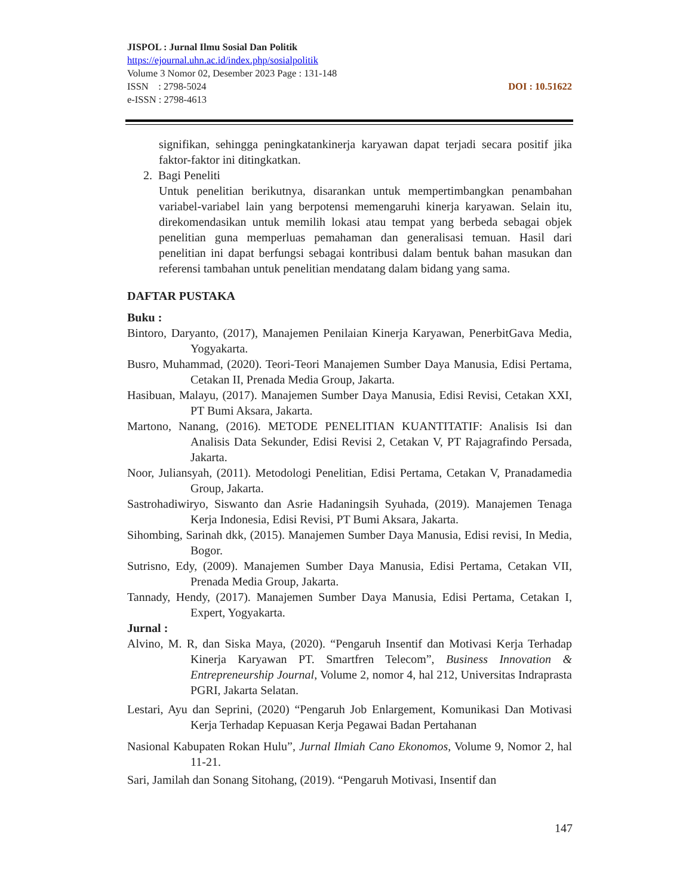JISPOL : Jurnal Ilmu Sosial Dan Politik
https://ejournal.uhn.ac.id/index.php/sosialpolitik
Volume 3 Nomor 02, Desember 2023 Page : 131-148
DOI : 10.51622 ISSN : 2798-5024
e-ISSN : 2798-4613
signifikan, sehingga peningkatankinerja karyawan dapat terjadi secara positif jika faktor-faktor ini ditingkatkan.
2. Bagi Peneliti
Untuk penelitian berikutnya, disarankan untuk mempertimbangkan penambahan variabel-variabel lain yang berpotensi memengaruhi kinerja karyawan. Selain itu, direkomendasikan untuk memilih lokasi atau tempat yang berbeda sebagai objek penelitian guna memperluas pemahaman dan generalisasi temuan. Hasil dari penelitian ini dapat berfungsi sebagai kontribusi dalam bentuk bahan masukan dan referensi tambahan untuk penelitian mendatang dalam bidang yang sama.
DAFTAR PUSTAKA
Buku :
Bintoro, Daryanto, (2017), Manajemen Penilaian Kinerja Karyawan, PenerbitGava Media, Yogyakarta.
Busro, Muhammad, (2020). Teori-Teori Manajemen Sumber Daya Manusia, Edisi Pertama, Cetakan II, Prenada Media Group, Jakarta.
Hasibuan, Malayu, (2017). Manajemen Sumber Daya Manusia, Edisi Revisi, Cetakan XXI, PT Bumi Aksara, Jakarta.
Martono, Nanang, (2016). METODE PENELITIAN KUANTITATIF: Analisis Isi dan Analisis Data Sekunder, Edisi Revisi 2, Cetakan V, PT Rajagrafindo Persada, Jakarta.
Noor, Juliansyah, (2011). Metodologi Penelitian, Edisi Pertama, Cetakan V, Pranadamedia Group, Jakarta.
Sastrohadiwiryo, Siswanto dan Asrie Hadaningsih Syuhada, (2019). Manajemen Tenaga Kerja Indonesia, Edisi Revisi, PT Bumi Aksara, Jakarta.
Sihombing, Sarinah dkk, (2015). Manajemen Sumber Daya Manusia, Edisi revisi, In Media, Bogor.
Sutrisno, Edy, (2009). Manajemen Sumber Daya Manusia, Edisi Pertama, Cetakan VII, Prenada Media Group, Jakarta.
Tannady, Hendy, (2017). Manajemen Sumber Daya Manusia, Edisi Pertama, Cetakan I, Expert, Yogyakarta.
Jurnal :
Alvino, M. R, dan Siska Maya, (2020). “Pengaruh Insentif dan Motivasi Kerja Terhadap Kinerja Karyawan PT. Smartfren Telecom”, Business Innovation & Entrepreneurship Journal, Volume 2, nomor 4, hal 212, Universitas Indraprasta PGRI, Jakarta Selatan.
Lestari, Ayu dan Seprini, (2020) “Pengaruh Job Enlargement, Komunikasi Dan Motivasi Kerja Terhadap Kepuasan Kerja Pegawai Badan Pertahanan
Nasional Kabupaten Rokan Hulu”, Jurnal Ilmiah Cano Ekonomos, Volume 9, Nomor 2, hal 11-21.
Sari, Jamilah dan Sonang Sitohang, (2019). “Pengaruh Motivasi, Insentif dan
147